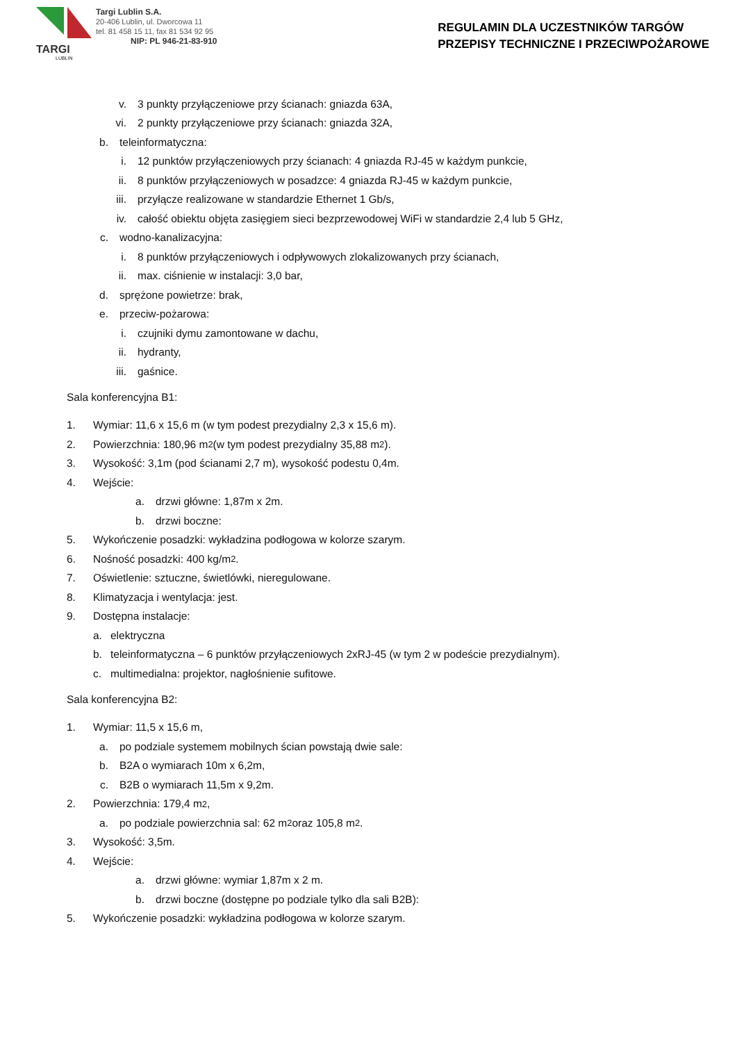TARGI
LUBLIN
Targi Lublin S.A.
20-406 Lublin, ul. Dworcowa 11
tel. 81 458 15 11, fax 81 534 92 95
NIP: PL 946-21-83-910
REGULAMIN DLA UCZESTNIKÓW TARGÓW
PRZEPISY TECHNICZNE I PRZECIWPOŻAROWE
v. 3 punkty przyłączeniowe przy ścianach: gniazda 63A,
vi. 2 punkty przyłączeniowe przy ścianach: gniazda 32A,
b. teleinformatyczna:
i. 12 punktów przyłączeniowych przy ścianach: 4 gniazda RJ-45 w każdym punkcie,
ii. 8 punktów przyłączeniowych w posadzce: 4 gniazda RJ-45 w każdym punkcie,
iii. przyłącze realizowane w standardzie Ethernet 1 Gb/s,
iv. całość obiektu objęta zasięgiem sieci bezprzewodowej WiFi w standardzie 2,4 lub 5 GHz,
c. wodno-kanalizacyjna:
i. 8 punktów przyłączeniowych i odpływowych zlokalizowanych przy ścianach,
ii. max. ciśnienie w instalacji: 3,0 bar,
d. sprężone powietrze: brak,
e. przeciw-pożarowa:
i. czujniki dymu zamontowane w dachu,
ii. hydranty,
iii. gaśnice.
Sala konferencyjna B1:
1. Wymiar: 11,6 x 15,6 m (w tym podest prezydialny 2,3 x 15,6 m).
2. Powierzchnia: 180,96 m<sup>2</sup> (w tym podest prezydialny 35,88 m<sup>2</sup>).
3. Wysokość: 3,1m (pod ścianami 2,7 m), wysokość podestu 0,4m.
4. Wejście:
a. drzwi główne: 1,87m x 2m.
b. drzwi boczne:
5. Wykończenie posadzki: wykładzina podłogowa w kolorze szarym.
6. Nośność posadzki: 400 kg/m<sup>2</sup>.
7. Oświetlenie: sztuczne, świetlówki, nieregulowane.
8. Klimatyzacja i wentylacja: jest.
9. Dostępna instalacje:
a. elektryczna
b. teleinformatyczna – 6 punktów przyłączeniowych 2xRJ-45 (w tym 2 w podeście prezydialnym).
c. multimedialna: projektor, nagłośnienie sufitowe.
Sala konferencyjna B2:
1. Wymiar: 11,5 x 15,6 m,
a. po podziale systemem mobilnych ścian powstają dwie sale:
b. B2A o wymiarach 10m x 6,2m,
c. B2B o wymiarach 11,5m x 9,2m.
2. Powierzchnia: 179,4 m<sup>2</sup>,
a. po podziale powierzchnia sal: 62 m<sup>2</sup> oraz 105,8 m<sup>2</sup>.
3. Wysokość: 3,5m.
4. Wejście:
a. drzwi główne: wymiar 1,87m x 2 m.
b. drzwi boczne (dostępne po podziale tylko dla sali B2B):
5. Wykończenie posadzki: wykładzina podłogowa w kolorze szarym.